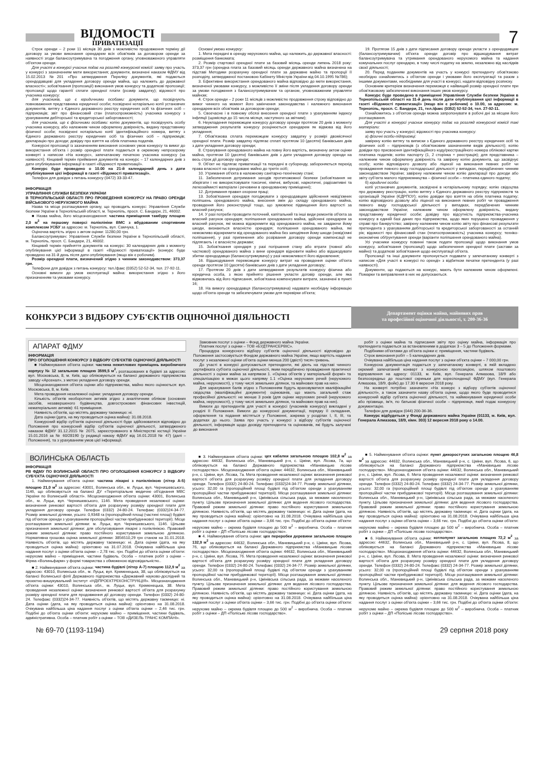ВІДОМОСТІ
ПРИВАТИЗАЦІЇ
7
Строк оренди – 2 роки 11 місяців 30 днів з можливістю продовження терміну дії договору за умови виконання орендарем всіх обов'язків за договором оренди за наявності згоди балансоутримувача та погодження органу, уповноваженого управляти об'єктом оренди.
Для участі в конкурсі учасник подає на розгляд конкурсної комісії: заяву про участь у конкурсі з зазначенням мети використання; документи, визначені наказом ФДМУ від 15.02.2013 №201 «Про затвердження Переліку документів, які подаються орендодавцеві для укладення договору оренди майна, що належить до державної власності»; зобов'язання (пропозиції) виконання умов конкурсу та додаткові пропозиції; пропозиції щодо гарантії сплати орендної плати (розмір завдатку); відомості про учасника конкурсу:
для учасників, що є юридичними особами: документи, що посвідчують повноваження представника юридичної особи; посвідчені нотаріально копії установчих документів, витягу з Єдиного державного реєстру юридичних осіб та фізичних осіб – підприємців; звіт про фінансовий стан (платоспроможність) учасника конкурсу з урахуванням дебіторської та кредиторської заборгованості;
для учасників, що є фізичними особами: копію документів, що посвідчують особу учасника конкурсу, або належним чином оформлену довіреність, видану представнику фізичної особи; посвідчені нотаріально копії ідентифікаційного номера, витягу з Єдиного державного реєстру юридичних осіб та фізичних осіб – підприємців; декларацію про доходи; довідку про взяття на облік платника податків.
Конкурсні пропозиції із зазначенням виконання основних умов конкурсу та вимог до використання об'єкта і розмір орендної плати подаються в окремому непрозорому конверті з написом «На конкурс», запечатаному печаткою учасника конкурсу (за наявності). Кінцевий термін приймання документів на конкурс – 17 календарних днів з дати опублікування інформації в газеті «Відомості приватизації».
Конкурс буде проведено о 10.00 на 21-й календарний день з дати опублікування цієї інформації в газеті «Відомості приватизації».
Телефон для довідок з питань конкурсу (0472) 33-33-47.
ІНФОРМАЦІЯ
УПРАВЛІННЯ СЛУЖБИ БЕЗПЕКИ УКРАЇНИ
В ТЕРНОПІЛЬСЬКІЙ ОБЛАСТІ ПРО ПРОВЕДЕННЯ КОНКУРСУ НА ПРАВО ОРЕНДИ ВІЙСЬКОВОГО НЕРУХОМОГО МАЙНА
Назва та місце розташування органу, що проводить конкурс: Управління Служби безпеки України в Тернопільській області, м. Тернопіль, просп. С. Бандери, 21, 46002.
■ Назва майна, його місцезнаходження: частина приміщення тамбуру площею 2,0 м<sup>2</sup> на першому поверсі поліклініки ВМС з вбудованим спортивним комплексом УСБУ за адресою: м. Тернопіль, вул. Самчука, 1.
Оціночна вартість згідно з актом оцінки: 11280,00 грн.
Балансоутримувач: Управління Служби безпеки України в Тернопільській області, м. Тернопіль, просп. С. Бандери, 21, 46002.
Кінцевий термін прийняття документів на конкурс: 30 календарних днів з моменту опублікування цієї інформації в газеті «Відомості приватизації» (конкурс буде проведено на 31-й день після дати опублікування (якщо він є робочим).
Розмір орендної плати, визначений згідно з чинним законодавством: 373,37 грн.
Телефони для довідок з питань конкурсу: тел./факс (0352) 52-52-34, тел. 27-92-11.
Основні вимоги до умов експлуатації майна: використання згідно з його призначенням та умовами конкурсу.
Основні умови конкурсу:
1. Мета передачі в оренду нерухомого майна, що належить до державної власності: розміщення банкомата;
2. Розмір стартової орендної плати за базовий місяць оренди липень 2018 року: 373,37 грн (орендна плата за базовий місяць оренди державного майна визначена на підставі Методики розрахунку орендної плати за державне майно та пропорції її розподілу, затвердженої постановою Кабінету Міністрів України від 04.10.1995 №786);
3. Ефективне використання орендованого майна відповідно до мети використання, визначеної умовами конкурсу, з можливістю її зміни після укладення договору оренди за умови погодження з балансоутримувачем та органом, уповноваженим управляти майном;
4. Строк оренди – 2 роки 11 місяців з можливістю продовження строку відповідно до вимог чинного на момент його закінчення законодавства і належного виконання орендарем всіх обов'язків за договором оренди;
5. Своєчасне і в повному обсязі внесення орендної плати з урахуванням індексу інфляції (щомісяця до 15 числа місяця, наступного за звітним);
6. Неукладення переможцем конкурсу договору оренди протягом 20 днів з моменту затвердження результатів конкурсу розцінюється орендарем як відмова від його укладення;
7. Обов'язкова сплата переможцем конкурсу завдатку у розмірі двомісячної орендної плати. Розмір завдатку підлягає сплаті протягом 10 (десяти) банківських днів з дати укладення договору оренди;
8. Страхування орендованого майна на повну його вартість, визначену актом оцінки майна, протягом 10 (десяти) банківських днів з дати укладення договору оренди на весь строк дії договору оренди;
9. Об'єкт не підлягає приватизації та передачі в суборенду, забороняється перехід права власності на орендоване майно до третіх осіб;
10. Утримання об'єкта в належному санітарно-технічному стані;
11. Забезпечення дотримання заходів протипожежної безпеки (зобов'язання не зберігати і не використовувати токсичні, хімічні, вибухові, наркотичні, радіоактивні та легкозаймисті матеріали і речовини в орендованому приміщенні);
12. Дотримання правил охорони праці;
13. Зобов'язання орендаря погоджувати з орендодавцем здійснення невід'ємних поліпшень орендованого майна, внесення змін до складу орендованого майна, проведення його реконструкції тощо, що зумовлює підвищення його вартості за власний рахунок;
14. У разі потреби проводити поточний, капітальний та інші види ремонтів об'єкта за власний рахунок орендаря; поліпшення орендованого майна, здійснені орендарем за власний рахунок, які можна відокремити від орендованого майна, не завдаючи йому шкоди, визнаються власністю орендаря; поліпшення орендованого майна, які неможливо відокремити від орендованого майна без заподіяння йому шкоди (невід'ємні поліпшення), у разі припинення або розірвання договору оренди компенсації не підлягають і є власністю держави;
15. Зобов'язання орендаря у разі погіршення стану або втрати (повної або часткової) орендованого майна з вини орендаря відновити майно або відшкодувати збитки орендодавцю (балансоутримувачу) у разі неможливості його відновлення;
16. Відшкодування переможцем конкурсу витрат на проведення оцінки об'єкта оренди протягом 10 (десяти) банківських днів з дати укладення договору;
17. Протягом 20 днів з дати затвердження результатів конкурсу фізична або юридична особа, з якою прийнято рішення укласти договір оренди, але яка відмовилась від його підписання, зобов'язана компенсувати витрати, зазначені в пункті 16;
18. На вимогу орендодавця (балансоутримувача) надавати необхідну інформацію щодо об'єкта оренди та забезпечувати умови для перевірки об'єкта;
19. Протягом 15 днів з дати підписання договору оренди укласти з орендодавцем (балансоутримувачем) об'єкта оренди договір про відшкодування витрат балансоутримувача та утримання орендованого нерухомого майна та надання комунальних послуг орендарю, в тому числі податку на землю, незалежно від наслідків своєї діяльності;
20. Перед поданням документів на участь у конкурсі претенденту обов'язково необхідно ознайомитись з об'єктом оренди і умовами його експлуатації та разом з іншими документами, необхідними для участі в конкурсі, надати відповідну розписку.
Основним критерієм визначення переможця є найвищий розмір орендної плати при обов'язковому забезпеченні виконання інших умов конкурсу.
Конкурс буде проведено в приміщенні Управління Служби безпеки України в Тернопільській області на 31-й день після дати опублікування цієї інформації в газеті «Відомості приватизації» (якщо він є робочим) о 10.00, за адресою: м. Тернопіль, просп. С. Бандери, 21, тел./факс (0352) 52-52-34, тел. 27-92-11.
Ознайомитись з об'єктом оренди можна запропонувати в робочі дні за місцем його розташування.
Для участі в конкурсі учасник конкурсу подає на розгляд конкурсної комісії такі матеріали:
заяву про участь у конкурсі; відомості про учасника конкурсу:
а) фізичні особи-підприємці:
завірену копію витягу та виписки з Єдиного державного реєстру юридичних осіб та фізичних осіб – підприємців (з обов'язковим зазначенням видів діяльності); копію довідки про присвоєння ідентифікаційного коду/реєстраційного номера облікової картки платника податків; копію паспорту (1, 2 сторінка + реєстрація); для представника – належним чином оформлену довіреність та завірену копію документа, що засвідчує особу; копію відповідного дозволу або ліцензії на виконання певних робіт чи провадження певного виду господарської діяльності у випадках, передбачених чинним законодавством України; завірену належним чином копію декларації про доходи або звіту суб'єкта малого підприємництва – фізичної особи – платника єдиного податку;
б) юридичні особи:
копії установчих документів, засвідчені в нотаріальному порядку; копію свідоцтва про державну реєстрацію, копію витягу з Єдиного державного реєстру підприємств та організацій України (ЄДРПОУ); копію довідки про взяття на облік платника податку; копію відповідного дозволу або ліцензії на виконання певних робіт чи провадження певного виду господарської діяльності у випадках, передбачених чинним законодавством України; належним чином оформлену довіреність, видану представнику юридичної особи; довідку про відсутність підприємства-учасника конкурсу в єдиній базі даних про підприємства, щодо яких порушено провадження у справі про банкрутство; завірену належним чином копію звіту про фінансові результати претендента з урахуванням дебіторської та кредиторської заборгованості за останній рік; відомості про фінансовий стан (платоспроможність) учасника конкурсу; техніко-економічне обґрунтування оренди (варіанти поліпшення орендованого майна).
Усі учасники конкурсу повинні також подати пропозиції щодо виконання умов конкурсу, зобов'язання (пропозиції) щодо забезпечення орендної плати (застави за майно) та додаткові зобов'язання щодо експлуатації об'єкта.
Пропозиції та інші документи пропонується подавати у запечатаному конверті з написом «Для участі в конкурсі по оренді» з відбитком печатки претендента (у разі наявності).
Документи, що подаються на конкурс, мають бути належним чином оформлені. Помарки та виправлення в них не допускаються.
КОНКУРСИ З ВІДБОРУ СУБ'ЄКТІВ ОЦІНОЧНОЇ ДІЯЛЬНОСТІ
Департамент оцінки майна, майнових прав
та професійної оціночної діяльності, т. 200-36-36
АПАРАТ ФДМУ
ІНФОРМАЦІЯ
ПРО ОГОЛОШЕННЯ КОНКУРСУ З ВІДБОРУ СУБ'ЄКТІВ ОЦІНОЧНОЇ ДІЯЛЬНОСТІ
■ Найменування об'єкта оцінки: частина нежитлових приміщень виробничого корпусу № 12 загальною площею 3599,5 м<sup>2</sup>, розташованих в будівлі за адресою: вул. Московська, 8, м. Київ, що обліковуються на балансі державного підприємства заводу «Арсенал», з метою укладення договору оренди.
Місцезнаходження об'єкта оцінки або підприємства, майно якого оцінюється: вул. Московська, 8, м. Київ.
Мета проведення незалежної оцінки: укладення договору оренди.
Кількість об'єктів необоротних активів згідно з аналітичним обліком (основних засобів, незавершеного будівництва, довгострокових фінансових інвестицій, нематеріальних активів): 61 приміщення.
Наявність об'єктів, що містять державну таємницю: ні.
Дата оцінки (дата, на яку проводиться оцінка майна): 31.08.2018.
Конкурсний відбір суб'єктів оціночної діяльності буде здійснюватися відповідно до Положення про конкурсний відбір суб'єктів оціночної діяльності, затвердженого наказом ФДМУ 31.12.2015 № 2075, зареєстрованого в Міністерстві юстиції України 15.01.2016 за № 60/28190 (у редакції наказу ФДМУ від 16.01.2018 № 47) (далі – Положення), та з урахуванням умов цієї інформації.
Замовник послуг з оцінки – Фонд державного майна України.
Платник послуг з оцінки – ТОВ «БУДТРАНСЕРВІС».
Процедура конкурсного відбору суб'єктів оціночної діяльності відповідно до Положення застосовується Фондом державного майна України, якщо вартість надання послуг з незалежної оцінки об'єкта оцінки менша 200 (двісті) тисяч гривень.
До участі в конкурсі допускаються претенденти, які діють на підставі чинного сертифіката суб'єкта оціночної діяльності, яким передбачено провадження практичної діяльності з оцінки майна за напрямом 1. «Оцінка об'єктів у матеріальній формі» та спеціалізацією в межах цього напряму 1.1 «Оцінка нерухомих речей (нерухомого майна, нерухомості), у тому числі земельних ділянок, та майнових прав на них».
Для зарахування балів згідно з Положенням будуть враховуватися кваліфікаційні свідоцтва (кваліфікаційні документи) оцінювачів, що мають загальний стаж професійної діяльності: не менше 3 років (для оцінки нерухомих речей (нерухомого майна, нерухомості), у тому числі земельних ділянок, та майнових прав на них).
Вимоги до претендентів для участі в конкурсі (учасників конкурсу) викладені у розділі II Положення. Вимоги до конкурсної документації, порядку її складання, оформлення та подання містяться у Положенні, зокрема у розділах I, II, III, та додатках до нього. Заява про участь у конкурсі з відбору суб'єктів оціночної діяльності, інформація щодо досвіду претендента та оцінювачів, які будуть залучені до виконання
робіт з оцінки майна та підписання звіту про оцінку майна, інформація про претендента подаються за встановленими в додатках 3 – 5 до Положення формами.
Подібними об'єктами до об'єкта оцінки є: приміщення, частини будівель.
Строк виконання робіт – 5 календарних днів.
Очікувана найбільша ціна надання послуг з оцінки об'єкта оцінки – 7 000,00 грн.
Конкурсна документація подається у запечатаному конверті, в якій вкладено окремий запечатаний конверт з конкурсною пропозицією, шляхом поштового відправлення на адресу: 01133, м. Київ, вул. Генерала Алмазова, 18/9 або безпосередньо до поштової скриньки для кореспонденції ФДМУ (вул. Генерала Алмазова, 18/9, фойє) до 17.30 6 вересня 2018 року.
На конверті потрібно зазначити «На конкурс з відбору суб'єктів оціночної діяльності», а також зазначити назву об'єкта оцінки, щодо якого буде проводитися конкурсний відбір суб'єкта оціночної діяльності, та найменування юридичної особи або прізвище, ім'я, по батькові фізичної особи – підприємця, який подає конкурсну документацію.
Телефон для довідок (044) 200-36-36.
Конкурс відбудеться у Фонді державного майна України (01133, м. Київ, вул. Генерала Алмазова, 18/9, кімн. 303) 12 вересня 2018 року о 14.00.
ВОЛИНСЬКА ОБЛАСТЬ
ІНФОРМАЦІЯ
РВ ФДМУ ПО ВОЛИНСЬКІЙ ОБЛАСТІ ПРО ОГОЛОШЕННЯ КОНКУРСУ З ВІДБОРУ СУБ'ЄКТА ОЦІНОЧНОЇ ДІЯЛЬНОСТІ
1. Найменування об'єкта оцінки: частина лікарні з поліклінікою (літер А-5) площею 21,0 м<sup>2</sup> за адресою: 43001, Волинська обл., м. Луцьк, вул. Чернишевського, 114б, що обліковується на балансі ДУ «Територіальне медичне об'єднання МВС України по Волинській області». Місцезнаходження об'єкта оцінки: 43001, Волинська обл., м. Луцьк, вул. Чернишевського, 114б. Мета проведення незалежної оцінки: визначення ринкової вартості об'єкта для розрахунку розміру орендної плати для укладення договору оренди. Телефон (0332) 24-80-24. Телефакс (0332)24-34-77. Розмір земельної ділянки, усього: 0,9348 га (пропорційний площі (частині площі) будівлі під об'єктом оренди з урахуванням пропорційної частки прибудинкової території). Місце розташування земельної ділянки: м. Луцьк, вул. Чернишевського, 114б. Цільове призначення земельної ділянки: для обслуговування лікарні з поліклінікою. Правовий режим земельної ділянки: право постійного користування земельною ділянкою. Нормативна грошова оцінка земельної ділянки: 3856510,29 грн станом на 31.01.2018. Наявність об'єктів, що містять державну таємницю: ні. Дата оцінки (дата, на яку проводиться оцінка майна): орієнтовно на 31.07.2018. Очікувана найбільша ціна надання послуг з оцінки об'єкта оцінки – 2,78 тис. грн. Подібні до об'єкта оцінки об'єкти: нерухоме майно – приміщення, частини будівель. Особа – платник робіт з оцінки – Фірма «Волиньфарм» у формі товариства з обмеженою відповідальністю..
■ 2. Найменування об'єкта оцінки: частина будівлі (літер А-7) площею 112,9 м<sup>2</sup> за адресою: 43010, Волинська обл., м. Луцьк, вул. Кременецька, 38, що обліковується на балансі Волинської філії Державного підприємства «Державний науково-дослідний та проектно-вишукувальний інститут «НДІПРОЕКТРЕКОНСТРУКЦІЯ». Місцезнаходження об'єкта оцінки: 43010, Волинська обл., м. Луцьк, вул. Кременецька, 38. Мета проведення незалежної оцінки: визначення ринкової вартості об'єкта для розрахунку розміру орендної плати для продовження дії договору оренди. Телефон (0332) 24-80-24. Телефакс (0332)24-34-77. Наявність об'єктів, що містять державну таємницю: ні. Дата оцінки (дата, на яку проводиться оцінка майна): орієнтовно на 31.08.2018. Очікувана найбільша ціна надання послуг з оцінки об'єкта оцінки – 2,46 тис. грн. Подібні до об'єкта оцінки об'єкти: нерухоме майно – приміщення, частини будівель, адміністративна. Особа – платник робіт з оцінки – ТОВ «ДИЗЕЛЬ ТРАНС КОМПАНІ».
■ 3. Найменування об'єкта оцінки: цех кабалки загальною площею 102,8 м<sup>2</sup> за адресою: 44632, Волинська обл., Маневицький р-н, с. Цміни, вул. Лісова, 7а, що обліковується на балансі Державного підприємства «Маневицьке лісове господарство». Місцезнаходження об'єкта оцінки: 44632, Волинська обл., Маневицький р-н, с. Цміни, вул. Лісова, 7а. Мета проведення незалежної оцінки: визначення ринкової вартості об'єкта для розрахунку розміру орендної плати для укладення договору оренди. Телефон (0332) 24-80-24. Телефакс (0332)24-34-77. Розмір земельної ділянки, усього: 32,00 га (пропорційний площі будівлі під об'єктом оренди з урахуванням пропорційної частки прибудинкової території). Місце розташування земельної ділянки: Волинська обл., Маневицький р-н, Цмінівська сільська рада, за межами населеного пункту. Цільове призначення земельної ділянки: для ведення лісового господарства. Правовий режим земельної ділянки: право постійного користування земельною ділянкою. Наявність об'єктів, що містять державну таємницю: ні. Дата оцінки (дата, на яку проводиться оцінка майна): орієнтовно на 31.08.2018. Очікувана найбільша ціна надання послуг з оцінки об'єкта оцінки – 3,66 тис. грн. Подібні до об'єкта оцінки об'єкти: нерухоме майно – окрема будівля площею до 500 м<sup>2</sup> – виробнича. Особа – платник робіт з оцінки – ДП «Поліське лісове господарство».
■ 4. Найменування об'єкта оцінки: цех переробки деревини загальною площею 132,9 м<sup>2</sup> за адресою: 44632, Волинська обл., Маневицький р-н, с. Цміни, вул. Лісова, 7б, що обліковується на балансі Державного підприємства «Маневицьке лісове господарство». Місцезнаходження об'єкта оцінки: 44632, Волинська обл., Маневицький р-н, с. Цміни, вул. Лісова, 7б. Мета проведення незалежної оцінки: визначення ринкової вартості об'єкта для розрахунку розміру орендної плати для укладення договору оренди. Телефон (0332) 24-80-24. Телефакс (0332) 24-34-77. Розмір земельної ділянки, усього: 32,00 га (пропорційний площі будівлі під об'єктом оренди з урахуванням пропорційної частки прибудинкової території). Місце розташування земельної ділянки: Волинська обл., Маневицький р-н, Цмінівська сільська рада, за межами населеного пункту. Цільове призначення земельної ділянки: для ведення лісового господарства. Правовий режим земельної ділянки: право постійного користування земельною ділянкою. Наявність об'єктів, що містять державну таємницю: ні. Дата оцінки (дата, на яку проводиться оцінка майна): орієнтовно на 31.08.2018. Очікувана найбільша ціна надання послуг з оцінки об'єкта оцінки – 3,66 тис. грн. Подібні до об'єкта оцінки об'єкти: нерухоме майно – окрема будівля площею до 500 м<sup>2</sup> – виробнича. Особа – платник робіт з оцінки – ДП «Поліське лісове господарство».
■ 5. Найменування об'єкта оцінки: пункт дикоростучих загальною площею 46,8 м<sup>2</sup> за адресою: 44632, Волинська обл., Маневицький р-н, с. Цміни, вул. Лісова, 6, що обліковується на балансі Державного підприємства «Маневицьке лісове господарство». Місцезнаходження об'єкта оцінки: 44632, Волинська обл., Маневицький р-н, с. Цміни, вул. Лісова, 6. Мета проведення незалежної оцінки: визначення ринкової вартості об'єкта для розрахунку розміру орендної плати для укладення договору оренди. Телефон (0332) 24-80-24. Телефакс (0332) 24-34-77. Розмір земельної ділянки, усього: 32,00 га (пропорційний площі будівлі під об'єктом оренди з урахуванням пропорційної частки прибудинкової території). Місце розташування земельної ділянки: Волинська обл., Маневицький р-н, Цмінівська сільська рада, за межами населеного пункту. Цільове призначення земельної ділянки: для ведення лісового господарства. Правовий режим земельної ділянки: право постійного користування земельною ділянкою. Наявність об'єктів, що містять державну таємницю: ні. Дата оцінки (дата, на яку проводиться оцінка майна): орієнтовно на 31.08.2018. Очікувана найбільша ціна надання послуг з оцінки об'єкта оцінки – 3,66 тис. грн. Подібні до об'єкта оцінки об'єкти: нерухоме майно – окрема будівля площею до 500 м<sup>2</sup> – виробнича. Особа – платник робіт з оцінки – ДП «Поліське лісове господарство».
■ 6. Найменування об'єкта оцінки: котлопункт загальною площею 72,2 м<sup>2</sup> за адресою: 44632, Волинська обл., Маневицький р-н, с. Цміни, вул. Лісова, 8, що обліковується на балансі Державного підприємства «Маневицьке лісове господарство». Місцезнаходження об'єкта оцінки: 44632, Волинська обл., Маневицький р-н, с. Цміни, вул. Лісова, 8. Мета проведення незалежної оцінки: визначення ринкової вартості об'єкта для розрахунку розміру орендної плати для укладення договору оренди. Телефон (0332) 24-80-24. Телефакс (0332) 24-34-77. Розмір земельної ділянки, усього: 32,00 га (пропорційний площі будівлі під об'єктом оренди з урахуванням пропорційної частки прибудинкової території). Місце розташування земельної ділянки: Волинська обл., Маневицький р-н, Цмінівська сільська рада, за межами населеного пункту. Цільове призначення земельної ділянки: для ведення лісового господарства. Правовий режим земельної ділянки: право постійного користування земельною ділянкою. Наявність об'єктів, що містять державну таємницю: ні. Дата оцінки (дата, на яку проводиться оцінка майна): орієнтовно на 31.08.2018. Очікувана найбільша ціна надання послуг з оцінки об'єкта оцінки – 3,66 тис. грн. Подібні до об'єкта оцінки об'єкти: нерухоме майно – окрема будівля площею до 500 м<sup>2</sup> – виробнича. Особа – платник робіт з оцінки – ДП «Поліське лісове господарство».
№ 69-70 (1193-1194) 29 серпня 2018 року